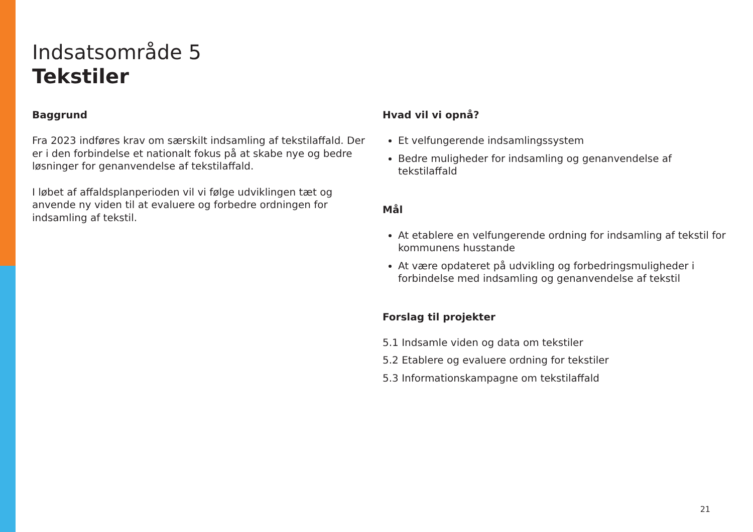Indsatsområde 5
Tekstiler
Baggrund
Fra 2023 indføres krav om særskilt indsamling af tekstilaffald. Der er i den forbindelse et nationalt fokus på at skabe nye og bedre løsninger for genanvendelse af tekstilaffald.
I løbet af affaldsplanperioden vil vi følge udviklingen tæt og anvende ny viden til at evaluere og forbedre ordningen for indsamling af tekstil.
Hvad vil vi opnå?
Et velfungerende indsamlingssystem
Bedre muligheder for indsamling og genanvendelse af tekstilaffald
Mål
At etablere en velfungerende ordning for indsamling af tekstil for kommunens husstande
At være opdateret på udvikling og forbedringsmuligheder i forbindelse med indsamling og genanvendelse af tekstil
Forslag til projekter
5.1 Indsamle viden og data om tekstiler
5.2 Etablere og evaluere ordning for tekstiler
5.3 Informationskampagne om tekstilaffald
21